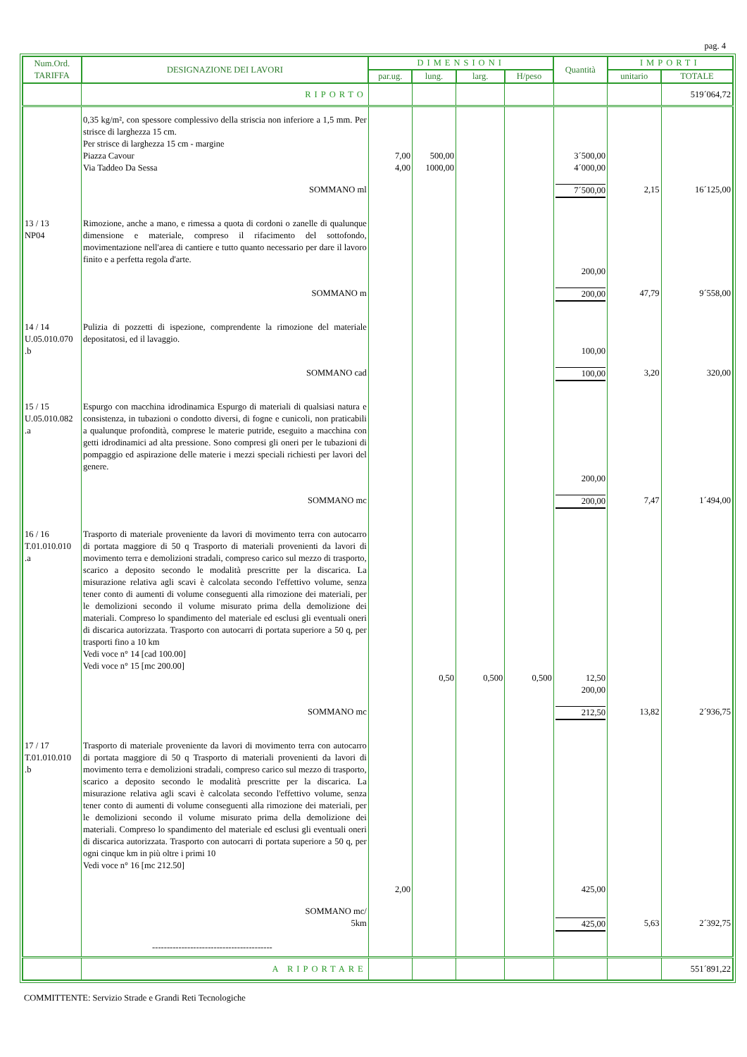pag. 4
| Num.Ord. TARIFFA | DESIGNAZIONE DEI LAVORI | DIMENSIONI | | | | Quantità | IMPORTI | |
| --- | --- | --- | --- | --- | --- | --- | --- | --- |
| | | par.ug. | lung. | larg. | H/peso | | unitario | TOTALE |
| | RIPORTO | | | | | | | 519´064,72 |
| | 0,35 kg/m², con spessore complessivo della striscia non inferiore a 1,5 mm. Per strisce di larghezza 15 cm. Per strisce di larghezza 15 cm - margine Piazza Cavour Via Taddeo Da Sessa | 7,00 4,00 | 500,00 1000,00 | | | 3´500,00 4´000,00 | | |
| | SOMMANO ml | | | | | 7´500,00 | 2,15 | 16´125,00 |
| 13 / 13 NP04 | Rimozione, anche a mano, e rimessa a quota di cordoni o zanelle di qualunque dimensione e materiale, compreso il rifacimento del sottofondo, movimentazione nell'area di cantiere e tutto quanto necessario per dare il lavoro finito e a perfetta regola d'arte. | | | | | 200,00 | | |
| | SOMMANO m | | | | | 200,00 | 47,79 | 9´558,00 |
| 14 / 14 U.05.010.070 .b | Pulizia di pozzetti di ispezione, comprendente la rimozione del materiale depositatosi, ed il lavaggio. | | | | | 100,00 | | |
| | SOMMANO cad | | | | | 100,00 | 3,20 | 320,00 |
| 15 / 15 U.05.010.082 .a | Espurgo con macchina idrodinamica Espurgo di materiali di qualsiasi natura e consistenza, in tubazioni o condotto diversi, di fogne e cunicoli, non praticabili a qualunque profondità, comprese le materie putride, eseguito a macchina con getti idrodinamici ad alta pressione. Sono compresi gli oneri per le tubazioni di pompaggio ed aspirazione delle materie i mezzi speciali richiesti per lavori del genere. | | | | | 200,00 | | |
| | SOMMANO mc | | | | | 200,00 | 7,47 | 1´494,00 |
| 16 / 16 T.01.010.010 .a | Trasporto di materiale proveniente da lavori di movimento terra con autocarro di portata maggiore di 50 q Trasporto di materiali provenienti da lavori di movimento terra e demolizioni stradali, compreso carico sul mezzo di trasporto, scarico a deposito secondo le modalità prescritte per la discarica. La misurazione relativa agli scavi è calcolata secondo l'effettivo volume, senza tener conto di aumenti di volume conseguenti alla rimozione dei materiali, per le demolizioni secondo il volume misurato prima della demolizione dei materiali. Compreso lo spandimento del materiale ed esclusi gli eventuali oneri di discarica autorizzata. Trasporto con autocarri di portata superiore a 50 q, per trasporti fino a 10 km Vedi voce n° 14 [cad 100.00] Vedi voce n° 15 [mc 200.00] | | 0,50 | 0,500 | 0,500 | 12,50 200,00 | | |
| | SOMMANO mc | | | | | 212,50 | 13,82 | 2´936,75 |
| 17 / 17 T.01.010.010 .b | Trasporto di materiale proveniente da lavori di movimento terra con autocarro di portata maggiore di 50 q Trasporto di materiali provenienti da lavori di movimento terra e demolizioni stradali, compreso carico sul mezzo di trasporto, scarico a deposito secondo le modalità prescritte per la discarica. La misurazione relativa agli scavi è calcolata secondo l'effettivo volume, senza tener conto di aumenti di volume conseguenti alla rimozione dei materiali, per le demolizioni secondo il volume misurato prima della demolizione dei materiali. Compreso lo spandimento del materiale ed esclusi gli eventuali oneri di discarica autorizzata. Trasporto con autocarri di portata superiore a 50 q, per ogni cinque km in più oltre i primi 10 Vedi voce n° 16 [mc 212.50] | 2,00 | | | | 425,00 | | |
| | SOMMANO mc/ 5km | | | | | 425,00 | 5,63 | 2´392,75 |
| | ----------------------------------------- | | | | | | | |
| | A RIPORTARE | | | | | | | 551´891,22 |
COMMITTENTE: Servizio Strade e Grandi Reti Tecnologiche